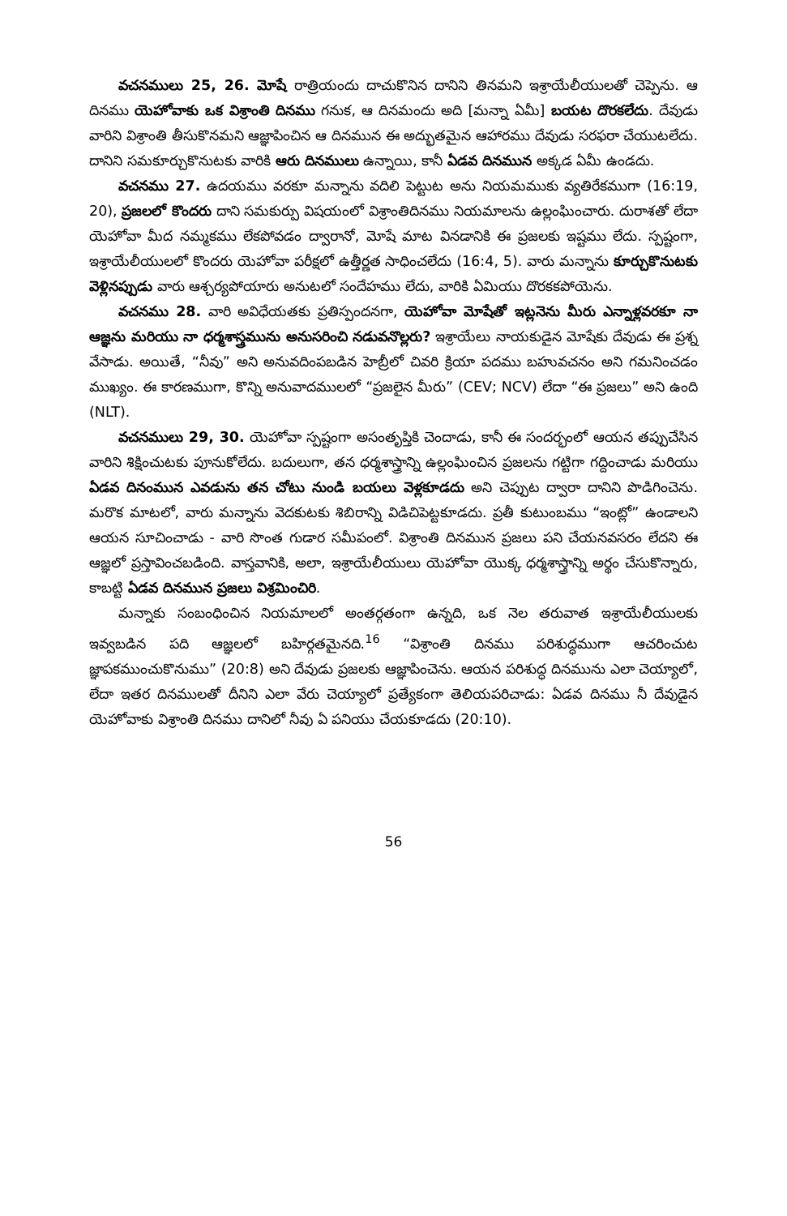వచనములు 25, 26. మోషే రాత్రియందు దాచుకొనిన దానిని తినమని ఇశ్రాయేలీయులతో చెప్పెను. ఆ దినము యెహోవాకు ఒక విశ్రాంతి దినము గనుక, ఆ దినమందు అది [మన్నా ఏమీ] బయట దొరకలేదు. దేవుడు వారిని విశ్రాంతి తీసుకొనమని ఆజ్ఞాపించిన ఆ దినమున ఈ అద్భుతమైన ఆహారము దేవుడు సరఫరా చేయుటలేదు. దానిని సమకూర్చుకొనుటకు వారికి ఆరు దినములు ఉన్నాయి, కానీ ఏడవ దినమున అక్కడ ఏమీ ఉండదు.
వచనము 27. ఉదయము వరకూ మన్నాను వదిలి పెట్టుట అను నియమముకు వ్యతిరేకముగా (16:19, 20), ప్రజలలో కొందరు దాని సమకుర్పు విషయంలో విశ్రాంతిదినము నియమాలను ఉల్లంఘించారు. దురాశతో లేదా యెహోవా మీద నమ్మకము లేకపోవడం ద్వారానో, మోషే మాట వినడానికి ఈ ప్రజలకు ఇష్టము లేదు. స్పష్టంగా, ఇశ్రాయేలీయులలో కొందరు యెహోవా పరీక్షలో ఉత్తీర్ణత సాధించలేదు (16:4, 5). వారు మన్నాను కూర్చుకొనుటకు వెళ్లినప్పుడు వారు ఆశ్చర్యపోయారు అనుటలో సందేహము లేదు, వారికి ఏమియు దొరకకపోయెను.
వచనము 28. వారి అవిధేయతకు ప్రతిస్పందనగా, యెహోవా మోషేతో ఇట్లనెను మీరు ఎన్నాళ్లవరకూ నా ఆజ్ఞను మరియు నా ధర్మశాస్త్రమును అనుసరించి నడువనొల్లరు? ఇశ్రాయేలు నాయకుడైన మోషేకు దేవుడు ఈ ప్రశ్న వేసాడు. అయితే, “నీవు” అని అనువదింపబడిన హెబ్రీలో చివరి క్రియా పదము బహువచనం అని గమనించడం ముఖ్యం. ఈ కారణముగా, కొన్ని అనువాదములలో “ప్రజలైన మీరు” (CEV; NCV) లేదా “ఈ ప్రజలు” అని ఉంది (NLT).
వచనములు 29, 30. యెహోవా స్పష్టంగా అసంతృప్తికి చెందాడు, కానీ ఈ సందర్భంలో ఆయన తప్పుచేసిన వారిని శిక్షించుటకు పూనుకోలేదు. బదులుగా, తన ధర్మశాస్త్రాన్ని ఉల్లంఘించిన ప్రజలను గట్టిగా గద్దించాడు మరియు ఏడవ దినంమున ఎవడును తన చోటు నుండి బయలు వెళ్లకూడదు అని చెప్పుట ద్వారా దానిని పొడిగించెను. మరొక మాటలో, వారు మన్నాను వెదకుటకు శిబిరాన్ని విడిచిపెట్టకూడదు. ప్రతీ కుటుంబము “ఇంట్లో” ఉండాలని ఆయన సూచించాడు - వారి సొంత గుడార సమీపంలో. విశ్రాంతి దినమున ప్రజలు పని చేయనవసరం లేదని ఈ ఆజ్ఞలో ప్రస్తావించబడింది. వాస్తవానికి, అలా, ఇశ్రాయేలీయులు యెహోవా యొక్క ధర్మశాస్త్రాన్ని అర్థం చేసుకొన్నారు, కాబట్టి ఏడవ దినమున ప్రజలు విశ్రమించిరి.
మన్నాకు సంబంధించిన నియమాలలో అంతర్గతంగా ఉన్నది, ఒక నెల తరువాత ఇశ్రాయేలీయులకు ఇవ్వబడిన పది ఆజ్ఞలలో బహిర్గతమైనది.<sup>16</sup> “విశ్రాంతి దినము పరిశుద్ధముగా ఆచరించుట జ్ఞాపకముంచుకొనుము” (20:8) అని దేవుడు ప్రజలకు ఆజ్ఞాపించెను. ఆయన పరిశుద్ధ దినమును ఎలా చెయ్యాలో, లేదా ఇతర దినములతో దీనిని ఎలా వేరు చెయ్యాలో ప్రత్యేకంగా తెలియపరిచాడు: ఏడవ దినము నీ దేవుడైన యెహోవాకు విశ్రాంతి దినము దానిలో నీవు ఏ పనియు చేయకూడదు (20:10).
56